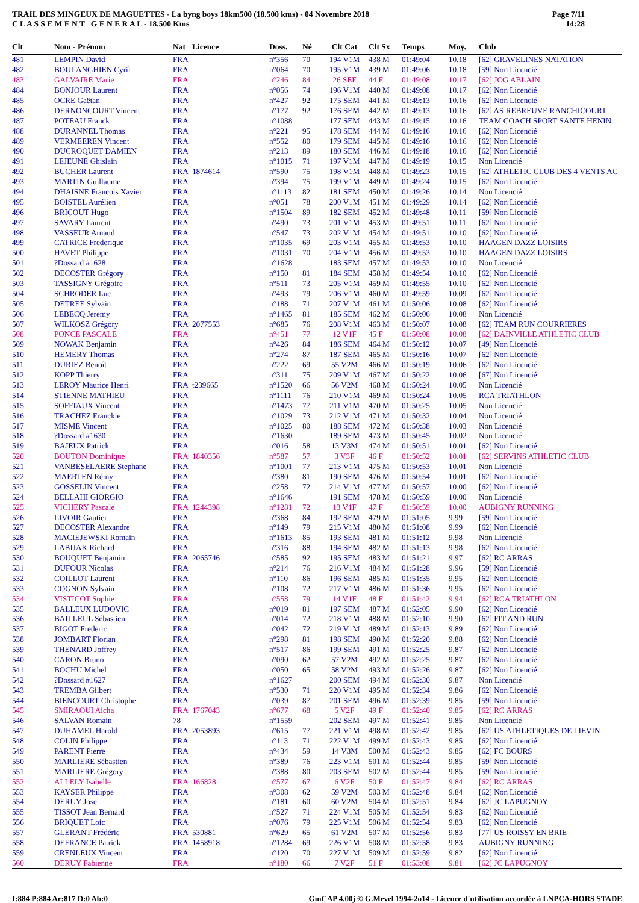TRAIL DES MINGEUX DE MAGUETTES - La byng boys 18km500 (18.500 kms) - 04 Novembre 2018
C L A S S E M E N T G E N E R A L - 18.500 Kms
Page 7/11
14:28
| Clt | Nom - Prénom | Nat | Licence | Doss. | Né | Clt Cat | Clt Sx | Temps | Moy. | Club |
| --- | --- | --- | --- | --- | --- | --- | --- | --- | --- | --- |
| 481 | LEMPIN David | FRA | | n°356 | 70 | 194 V1M | 438 M | 01:49:04 | 10.18 | [62] GRAVELINES NATATION |
| 482 | BOULANGHIEN Cyril | FRA | | n°064 | 70 | 195 V1M | 439 M | 01:49:06 | 10.18 | [59] Non Licencié |
| 483 | GALVAIRE Marie | FRA | | n°246 | 84 | 26 SEF | 44 F | 01:49:08 | 10.17 | [62] JOG ABLAIN |
| 484 | BONJOUR Laurent | FRA | | n°056 | 74 | 196 V1M | 440 M | 01:49:08 | 10.17 | [62] Non Licencié |
| 485 | OCRE Gaëtan | FRA | | n°427 | 92 | 175 SEM | 441 M | 01:49:13 | 10.16 | [62] Non Licencié |
| 486 | DERNONCOURT Vincent | FRA | | n°177 | 92 | 176 SEM | 442 M | 01:49:13 | 10.16 | [62] AS REBREUVE RANCHICOURT |
| 487 | POTEAU Franck | FRA | | n°1088 | | 177 SEM | 443 M | 01:49:15 | 10.16 | TEAM COACH SPORT SANTE HENIN |
| 488 | DURANNEL Thomas | FRA | | n°221 | 95 | 178 SEM | 444 M | 01:49:16 | 10.16 | [62] Non Licencié |
| 489 | VERMEEREN Vincent | FRA | | n°552 | 80 | 179 SEM | 445 M | 01:49:16 | 10.16 | [62] Non Licencié |
| 490 | DUCROQUET DAMIEN | FRA | | n°213 | 89 | 180 SEM | 446 M | 01:49:18 | 10.16 | [62] Non Licencié |
| 491 | LEJEUNE Ghislain | FRA | | n°1015 | 71 | 197 V1M | 447 M | 01:49:19 | 10.15 | Non Licencié |
| 492 | BUCHER Laurent | FRA | 1874614 | n°590 | 75 | 198 V1M | 448 M | 01:49:23 | 10.15 | [62] ATHLETIC CLUB DES 4 VENTS AC |
| 493 | MARTIN Guillaume | FRA | | n°394 | 75 | 199 V1M | 449 M | 01:49:24 | 10.15 | [62] Non Licencié |
| 494 | DHAISNE Francois Xavier | FRA | | n°1113 | 82 | 181 SEM | 450 M | 01:49:26 | 10.14 | Non Licencié |
| 495 | BOISTEL Aurélien | FRA | | n°051 | 78 | 200 V1M | 451 M | 01:49:29 | 10.14 | [62] Non Licencié |
| 496 | BRICOUT Hugo | FRA | | n°1504 | 89 | 182 SEM | 452 M | 01:49:48 | 10.11 | [59] Non Licencié |
| 497 | SAVARY Laurent | FRA | | n°490 | 73 | 201 V1M | 453 M | 01:49:51 | 10.11 | [62] Non Licencié |
| 498 | VASSEUR Arnaud | FRA | | n°547 | 73 | 202 V1M | 454 M | 01:49:51 | 10.10 | [62] Non Licencié |
| 499 | CATRICE Frederique | FRA | | n°1035 | 69 | 203 V1M | 455 M | 01:49:53 | 10.10 | HAAGEN DAZZ LOISIRS |
| 500 | HAVET Philippe | FRA | | n°1031 | 70 | 204 V1M | 456 M | 01:49:53 | 10.10 | HAAGEN DAZZ LOISIRS |
| 501 | ?Dossard #1628 | FRA | | n°1628 | | 183 SEM | 457 M | 01:49:53 | 10.10 | Non Licencié |
| 502 | DECOSTER Grégory | FRA | | n°150 | 81 | 184 SEM | 458 M | 01:49:54 | 10.10 | [62] Non Licencié |
| 503 | TASSIGNY Grégoire | FRA | | n°511 | 73 | 205 V1M | 459 M | 01:49:55 | 10.10 | [62] Non Licencié |
| 504 | SCHRODER Luc | FRA | | n°493 | 79 | 206 V1M | 460 M | 01:49:59 | 10.09 | [62] Non Licencié |
| 505 | DETREE Sylvain | FRA | | n°188 | 71 | 207 V1M | 461 M | 01:50:06 | 10.08 | [62] Non Licencié |
| 506 | LEBECQ Jeremy | FRA | | n°1465 | 81 | 185 SEM | 462 M | 01:50:06 | 10.08 | Non Licencié |
| 507 | WILKOSZ Grégory | FRA | 2077553 | n°685 | 76 | 208 V1M | 463 M | 01:50:07 | 10.08 | [62] TEAM RUN COURRIERES |
| 508 | PONCE PASCALE | FRA | | n°451 | 77 | 12 V1F | 45 F | 01:50:08 | 10.08 | [62] DAINVILLE ATHLETIC CLUB |
| 509 | NOWAK Benjamin | FRA | | n°426 | 84 | 186 SEM | 464 M | 01:50:12 | 10.07 | [49] Non Licencié |
| 510 | HEMERY Thomas | FRA | | n°274 | 87 | 187 SEM | 465 M | 01:50:16 | 10.07 | [62] Non Licencié |
| 511 | DURIEZ Benoît | FRA | | n°222 | 69 | 55 V2M | 466 M | 01:50:19 | 10.06 | [62] Non Licencié |
| 512 | KOPP Thierry | FRA | | n°311 | 75 | 209 V1M | 467 M | 01:50:22 | 10.06 | [67] Non Licencié |
| 513 | LEROY Maurice Henri | FRA | t239665 | n°1520 | 66 | 56 V2M | 468 M | 01:50:24 | 10.05 | Non Licencié |
| 514 | STIENNE MATHIEU | FRA | | n°1111 | 76 | 210 V1M | 469 M | 01:50:24 | 10.05 | RCA TRIATHLON |
| 515 | SOFFIAUX Vincent | FRA | | n°1473 | 77 | 211 V1M | 470 M | 01:50:25 | 10.05 | Non Licencié |
| 516 | TRACHEZ Franckie | FRA | | n°1029 | 73 | 212 V1M | 471 M | 01:50:32 | 10.04 | Non Licencié |
| 517 | MISME Vincent | FRA | | n°1025 | 80 | 188 SEM | 472 M | 01:50:38 | 10.03 | Non Licencié |
| 518 | ?Dossard #1630 | FRA | | n°1630 | | 189 SEM | 473 M | 01:50:45 | 10.02 | Non Licencié |
| 519 | BAJEUX Patrick | FRA | | n°016 | 58 | 13 V3M | 474 M | 01:50:51 | 10.01 | [62] Non Licencié |
| 520 | BOUTON Dominique | FRA | 1840356 | n°587 | 57 | 3 V3F | 46 F | 01:50:52 | 10.01 | [62] SERVINS ATHLETIC CLUB |
| 521 | VANBESELAERE Stephane | FRA | | n°1001 | 77 | 213 V1M | 475 M | 01:50:53 | 10.01 | Non Licencié |
| 522 | MAERTEN Rémy | FRA | | n°380 | 81 | 190 SEM | 476 M | 01:50:54 | 10.01 | [62] Non Licencié |
| 523 | GOSSELIN Vincent | FRA | | n°258 | 72 | 214 V1M | 477 M | 01:50:57 | 10.00 | [62] Non Licencié |
| 524 | BELLAHI GIORGIO | FRA | | n°1646 | | 191 SEM | 478 M | 01:50:59 | 10.00 | Non Licencié |
| 525 | VICHERY Pascale | FRA | 1244398 | n°1281 | 72 | 13 V1F | 47 F | 01:50:59 | 10.00 | AUBIGNY RUNNING |
| 526 | LIVOIR Gautier | FRA | | n°368 | 84 | 192 SEM | 479 M | 01:51:05 | 9.99 | [59] Non Licencié |
| 527 | DECOSTER Alexandre | FRA | | n°149 | 79 | 215 V1M | 480 M | 01:51:08 | 9.99 | [62] Non Licencié |
| 528 | MACIEJEWSKI Romain | FRA | | n°1613 | 85 | 193 SEM | 481 M | 01:51:12 | 9.98 | Non Licencié |
| 529 | LABIJAK Richard | FRA | | n°316 | 88 | 194 SEM | 482 M | 01:51:13 | 9.98 | [62] Non Licencié |
| 530 | BOUQUET Benjamin | FRA | 2065746 | n°585 | 92 | 195 SEM | 483 M | 01:51:21 | 9.97 | [62] RC ARRAS |
| 531 | DUFOUR Nicolas | FRA | | n°214 | 76 | 216 V1M | 484 M | 01:51:28 | 9.96 | [59] Non Licencié |
| 532 | COILLOT Laurent | FRA | | n°110 | 86 | 196 SEM | 485 M | 01:51:35 | 9.95 | [62] Non Licencié |
| 533 | COGNON Sylvain | FRA | | n°108 | 72 | 217 V1M | 486 M | 01:51:36 | 9.95 | [62] Non Licencié |
| 534 | VISTICOT Sophie | FRA | | n°558 | 79 | 14 V1F | 48 F | 01:51:42 | 9.94 | [62] RCA TRIATHLON |
| 535 | BALLEUX LUDOVIC | FRA | | n°019 | 81 | 197 SEM | 487 M | 01:52:05 | 9.90 | [62] Non Licencié |
| 536 | BAILLEUL Sébastien | FRA | | n°014 | 72 | 218 V1M | 488 M | 01:52:10 | 9.90 | [62] FIT AND RUN |
| 537 | BIGOT Frederic | FRA | | n°042 | 72 | 219 V1M | 489 M | 01:52:13 | 9.89 | [62] Non Licencié |
| 538 | JOMBART Florian | FRA | | n°298 | 81 | 198 SEM | 490 M | 01:52:20 | 9.88 | [62] Non Licencié |
| 539 | THENARD Joffrey | FRA | | n°517 | 86 | 199 SEM | 491 M | 01:52:25 | 9.87 | [62] Non Licencié |
| 540 | CARON Bruno | FRA | | n°090 | 62 | 57 V2M | 492 M | 01:52:25 | 9.87 | [62] Non Licencié |
| 541 | BOCHU Michel | FRA | | n°050 | 65 | 58 V2M | 493 M | 01:52:26 | 9.87 | [62] Non Licencié |
| 542 | ?Dossard #1627 | FRA | | n°1627 | | 200 SEM | 494 M | 01:52:30 | 9.87 | Non Licencié |
| 543 | TREMBA Gilbert | FRA | | n°530 | 71 | 220 V1M | 495 M | 01:52:34 | 9.86 | [62] Non Licencié |
| 544 | BIENCOURT Christophe | FRA | | n°039 | 87 | 201 SEM | 496 M | 01:52:39 | 9.85 | [59] Non Licencié |
| 545 | SMIRAOUI Aicha | FRA | 1767043 | n°677 | 68 | 5 V2F | 49 F | 01:52:40 | 9.85 | [62] RC ARRAS |
| 546 | SALVAN Romain | 78 | | n°1559 | | 202 SEM | 497 M | 01:52:41 | 9.85 | Non Licencié |
| 547 | DUHAMEL Harold | FRA | 2053893 | n°615 | 77 | 221 V1M | 498 M | 01:52:42 | 9.85 | [62] US ATHLETIQUES DE LIEVIN |
| 548 | COLIN Philippe | FRA | | n°113 | 71 | 222 V1M | 499 M | 01:52:43 | 9.85 | [62] Non Licencié |
| 549 | PARENT Pierre | FRA | | n°434 | 59 | 14 V3M | 500 M | 01:52:43 | 9.85 | [62] FC BOURS |
| 550 | MARLIERE Sébastien | FRA | | n°389 | 76 | 223 V1M | 501 M | 01:52:44 | 9.85 | [59] Non Licencié |
| 551 | MARLIERE Grégory | FRA | | n°388 | 80 | 203 SEM | 502 M | 01:52:44 | 9.85 | [59] Non Licencié |
| 552 | ALLELY Isabelle | FRA | 166828 | n°577 | 67 | 6 V2F | 50 F | 01:52:47 | 9.84 | [62] RC ARRAS |
| 553 | KAYSER Philippe | FRA | | n°308 | 62 | 59 V2M | 503 M | 01:52:48 | 9.84 | [62] Non Licencié |
| 554 | DERUY Jose | FRA | | n°181 | 60 | 60 V2M | 504 M | 01:52:51 | 9.84 | [62] JC LAPUGNOY |
| 555 | TISSOT Jean Bernard | FRA | | n°527 | 71 | 224 V1M | 505 M | 01:52:54 | 9.83 | [62] Non Licencié |
| 556 | BRIQUET Loic | FRA | | n°076 | 79 | 225 V1M | 506 M | 01:52:54 | 9.83 | [62] Non Licencié |
| 557 | GLERANT Frédéric | FRA | 530881 | n°629 | 65 | 61 V2M | 507 M | 01:52:56 | 9.83 | [77] US ROISSY EN BRIE |
| 558 | DEFRANCE Patrick | FRA | 1458918 | n°1284 | 69 | 226 V1M | 508 M | 01:52:58 | 9.83 | AUBIGNY RUNNING |
| 559 | CRENLEUX Vincent | FRA | | n°120 | 70 | 227 V1M | 509 M | 01:52:59 | 9.82 | [62] Non Licencié |
| 560 | DERUY Fabienne | FRA | | n°180 | 66 | 7 V2F | 51 F | 01:53:08 | 9.81 | [62] JC LAPUGNOY |
I:884 P:884 Ar:817 D:0 Ab:0 GmCAP 4.00j © G.Mevel 1994-2o14 - Licence d'utilisation accordée à LNPCA-HORS STADE